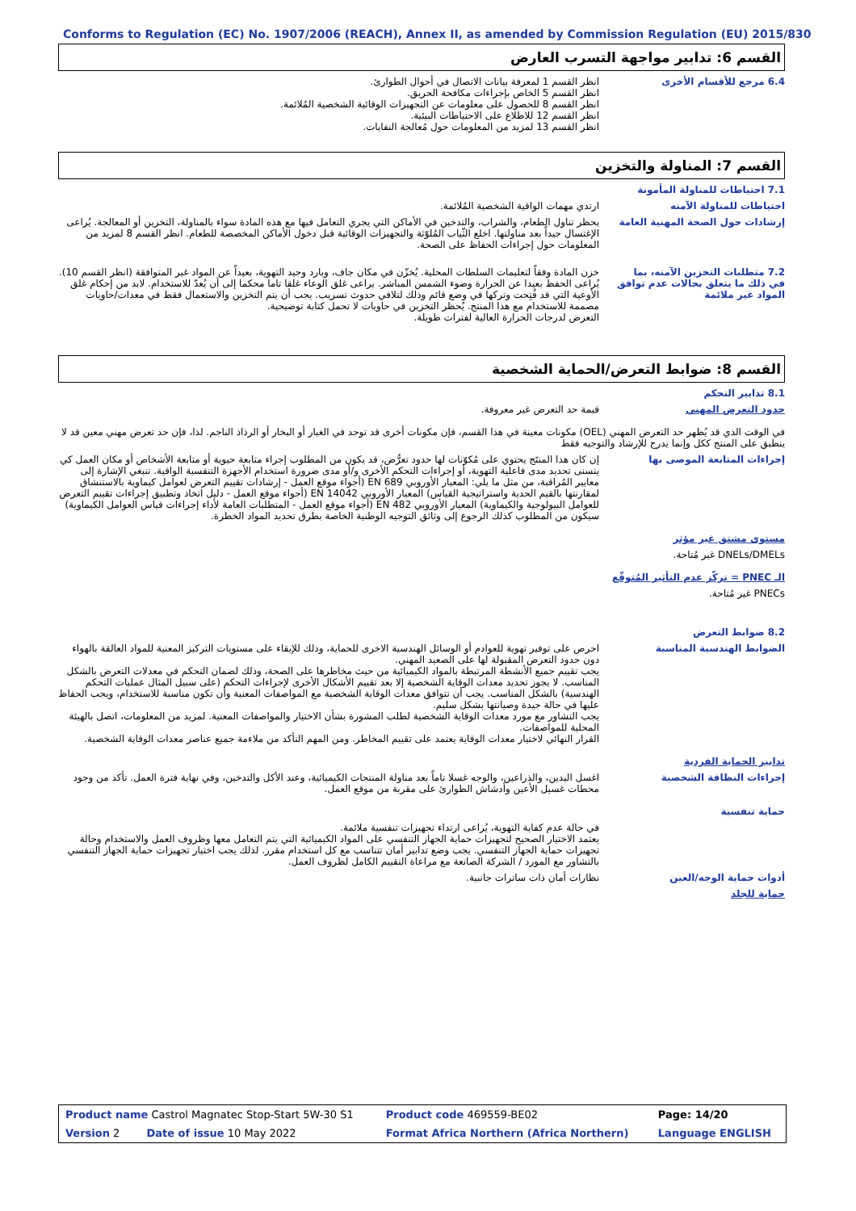Conforms to Regulation (EC) No. 1907/2006 (REACH), Annex II, as amended by Commission Regulation (EU) 2015/830
القسم 6: تدابير مواجهة التسرب العارض
6.4 مرجع للأقسام الأخرى انظر القسم 1 لمعرفة بيانات الاتصال في أحوال الطوارئ.
انظر القسم 5 الخاص بإجراءات مكافحة الحريق.
انظر القسم 8 للحصول على معلومات عن التجهيزات الوقائية الشخصية المُلائمة.
انظر القسم 12 للاطلاع على الاحتياطات البيئية.
انظر القسم 13 لمزيد من المعلومات حول مُعالجة النفايات.
القسم 7: المناولة والتخزين
7.1 احتياطات للمناولة المأمونة
احتياطات للمناولة الآمنه ارتدي مهمات الواقية الشخصية المُلائمة.
إرشادات حول الصحة المهنية العامة
يحظر تناول الطعام، والشراب، والتدخين في الأماكن التي يجري التعامل فيها مع هذه المادة سواء بالمناولة، التخزين أو المعالجة. يُراعى الإغتسال جيداً بعد مناولتها. اخلع الثّياب المُلوّثة والتجهيزات الوقائية قبل دخول الأماكن المخصصة للطعام. انظر القسم 8 لمزيد من المعلومات حول إجراءات الحفاظ على الصحة.
7.2 متطلبات التخزين الآمنه، بما في ذلك ما يتعلق بحالات عدم توافق المواد غير ملائمة
خزن المادة وفقاً لتعليمات السلطات المحلية. يُخزّن في مكان جاف، وبارد وجيد التهوية، بعيداً عن المواد غير المتوافقة (انظر القسم 10). يُراعى الحفظ بعيدا عن الحرارة وضوء الشمس المباشر. يراعى غلق الوعاء غلقا تاما محكما إلى أن يُعدّ للاستخدام. لابد من إحكام غلق الأوعية التي قد فُتِحت وتركها في وضع قائم وذلك لتلافي حدوث تسريب. يجب أن يتم التخزين والاستعمال فقط في معدات/حاويات مصممة للاستخدام مع هذا المنتج. يُحظر التخزين في حاويات لا تحمل كتابة توضيحية.
التعرض لدرجات الحرارة العالية لفترات طويلة.
القسم 8: ضوابط التعرض/الحماية الشخصية
8.1 تدابير التحكم
حدود التعرض المهني قيمة حد التعرض غير معروفة.
في الوقت الذي قد يُظهر حد التعرض المهني (OEL) مكونات معينة في هذا القسم، فإن مكونات أخرى قد توجد في الغبار أو البخار أو الرذاذ الناجم. لذا، فإن حد تعرض مهني معين قد لا ينطبق على المنتج ككل وإنما يدرج للإرشاد والتوجيه فقط
إجراءات المتابعة الموصى بها إن كان هذا المنتَج يحتوي على مُكوّنات لها حدود تعرُّض، قد يكون من المطلوب إجراء متابعة حيوية أو متابعة الأشخاص أو مكان العمل كي يتسنى تحديد مدى فاعلية التهوية، أو إجراءات التحكم الأخرى و/أو مدى ضرورة استخدام الأجهزة التنفسية الواقية. تنبغي الإشارة إلى معايير المُراقبة، من مثل ما يلي: المعيار الأوروبي EN 689 (أجواء موقع العمل - إرشادات تقييم التعرض لعوامل كيماوية بالاستنشاق لمقارنتها بالقيم الحدية واستراتيجية القياس) المعيار الأوروبي EN 14042 (أجواء موقع العمل - دليل اتخاذ وتطبيق إجراءات تقييم التعرض للعوامل البيولوجية والكيماوية) المعيار الأوروبي EN 482 (أجواء موقع العمل - المتطلبات العامة لأداء إجراءات قياس العوامل الكيماوية) سيكون من المطلوب كذلك الرجوع إلى وثائق التوجيه الوطنية الخاصة بطرق تحديد المواد الخطرة.
مستوى مشتق غير مؤثر
DNELs/DMELs غير مُتاحة.
الـ PNEC = تركّز عدم التأثير المُتوقّع
PNECs غير مُتاحة.
8.2 ضوابط التعرض
الضوابط الهندسية المناسبة احرص على توفير تهوية للعوادم أو الوسائل الهندسية الاخرى للحماية، وذلك للإبقاء على مستويات التركيز المعنية للمواد العالقة بالهواء دون حدود التعرض المقبولة لها على الصعيد المهني.
يجب تقييم جميع الأنشطة المرتبطة بالمواد الكيميائية من حيث مخاطرها على الصحة، وذلك لضمان التحكم في معدلات التعرض بالشكل المناسب. لا يجوز تحديد معدات الوقاية الشخصية إلا بعد تقييم الأشكال الأخرى لإجراءات التحكم (على سبيل المثال عمليات التحكم الهندسية) بالشكل المناسب. يجب أن تتوافق معدات الوقاية الشخصية مع المواصفات المعنية وأن تكون مناسبة للاستخدام، ويجب الحفاظ عليها في حالة جيدة وصيانتها بشكل سليم.
يجب التشاور مع مورد معدات الوقاية الشخصية لطلب المشورة بشأن الاختيار والمواصفات المعنية. لمزيد من المعلومات، اتصل بالهيئة المحلية للمواصفات.
القرار النهائي لاختيار معدات الوقاية يعتمد على تقييم المخاطر. ومن المهم التأكد من ملاءمة جميع عناصر معدات الوقاية الشخصية.
تدابير الحماية الفردية
إجراءات النظافة الشخصية اغسل اليدين، والذراعين، والوجه غسلا تاماً بعد مناولة المنتجات الكيميائية، وعند الأكل والتدخين، وفي نهاية فترة العمل. تأكد من وجود محطات غسيل الأعين وأدشاش الطوارئ على مقربة من موقع العمل.
حماية تنفسية
في حالة عدم كفاية التهوية، يُراعى ارتداء تجهيزات تنفسية ملائمة.
يعتمد الاختيار الصحيح لتجهيزات حماية الجهاز التنفسي على المواد الكيميائية التي يتم التعامل معها وظروف العمل والاستخدام وحالة تجهيزات حماية الجهاز التنفسي. يجب وضع تدابير أمان تتناسب مع كل استخدام مقرر. لذلك يجب اختيار تجهيزات حماية الجهاز التنفسي بالتشاور مع المورد / الشركة الصانعة مع مراعاة التقييم الكامل لظروف العمل.
أدوات حماية الوجه/العين نظارات أمان ذات ساترات جانبية.
حماية للجلد
| Product name Castrol Magnatec Stop-Start 5W-30 S1 | Product code 469559-BE02 | Page: 14/20 |
| Version 2 Date of issue 10 May 2022 | Format Africa Northern (Africa Northern) | Language ENGLISH |